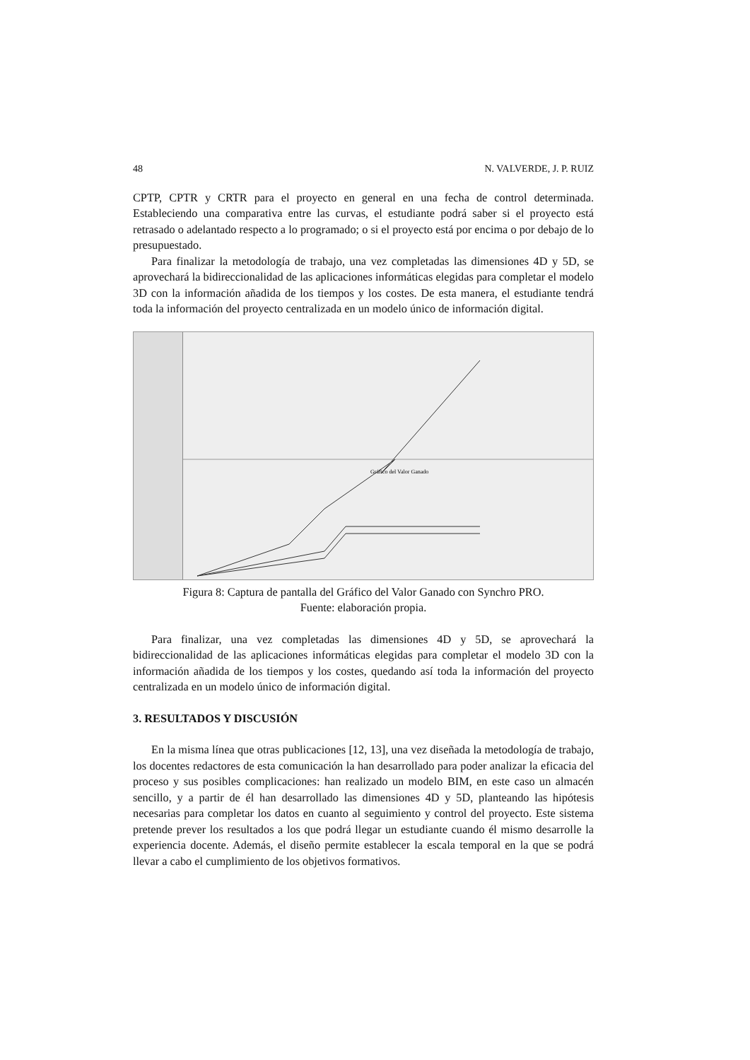48 N. VALVERDE, J. P. RUIZ
CPTP, CPTR y CRTR para el proyecto en general en una fecha de control determinada. Estableciendo una comparativa entre las curvas, el estudiante podrá saber si el proyecto está retrasado o adelantado respecto a lo programado; o si el proyecto está por encima o por debajo de lo presupuestado.
Para finalizar la metodología de trabajo, una vez completadas las dimensiones 4D y 5D, se aprovechará la bidireccionalidad de las aplicaciones informáticas elegidas para completar el modelo 3D con la información añadida de los tiempos y los costes. De esta manera, el estudiante tendrá toda la información del proyecto centralizada en un modelo único de información digital.
Gráfico del Valor Ganado
Figura 8: Captura de pantalla del Gráfico del Valor Ganado con Synchro PRO.
Fuente: elaboración propia.
Para finalizar, una vez completadas las dimensiones 4D y 5D, se aprovechará la bidireccionalidad de las aplicaciones informáticas elegidas para completar el modelo 3D con la información añadida de los tiempos y los costes, quedando así toda la información del proyecto centralizada en un modelo único de información digital.
3. RESULTADOS Y DISCUSIÓN
En la misma línea que otras publicaciones [12, 13], una vez diseñada la metodología de trabajo, los docentes redactores de esta comunicación la han desarrollado para poder analizar la eficacia del proceso y sus posibles complicaciones: han realizado un modelo BIM, en este caso un almacén sencillo, y a partir de él han desarrollado las dimensiones 4D y 5D, planteando las hipótesis necesarias para completar los datos en cuanto al seguimiento y control del proyecto. Este sistema pretende prever los resultados a los que podrá llegar un estudiante cuando él mismo desarrolle la experiencia docente. Además, el diseño permite establecer la escala temporal en la que se podrá llevar a cabo el cumplimiento de los objetivos formativos.